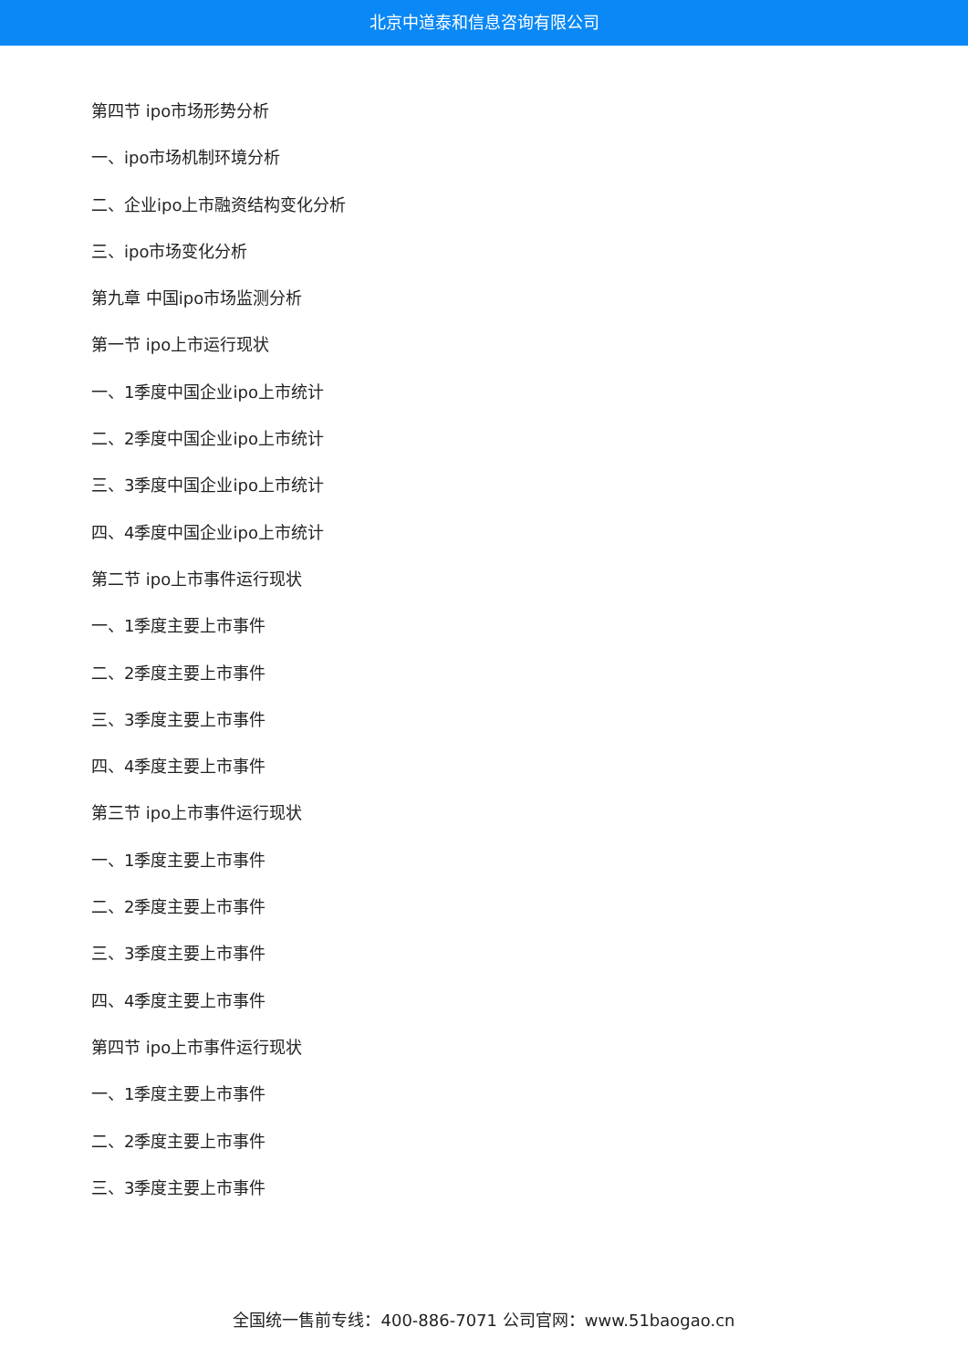北京中道泰和信息咨询有限公司
第四节 ipo市场形势分析
一、ipo市场机制环境分析
二、企业ipo上市融资结构变化分析
三、ipo市场变化分析
第九章 中国ipo市场监测分析
第一节 ipo上市运行现状
一、1季度中国企业ipo上市统计
二、2季度中国企业ipo上市统计
三、3季度中国企业ipo上市统计
四、4季度中国企业ipo上市统计
第二节 ipo上市事件运行现状
一、1季度主要上市事件
二、2季度主要上市事件
三、3季度主要上市事件
四、4季度主要上市事件
第三节 ipo上市事件运行现状
一、1季度主要上市事件
二、2季度主要上市事件
三、3季度主要上市事件
四、4季度主要上市事件
第四节 ipo上市事件运行现状
一、1季度主要上市事件
二、2季度主要上市事件
三、3季度主要上市事件
全国统一售前专线：400-886-7071 公司官网：www.51baogao.cn